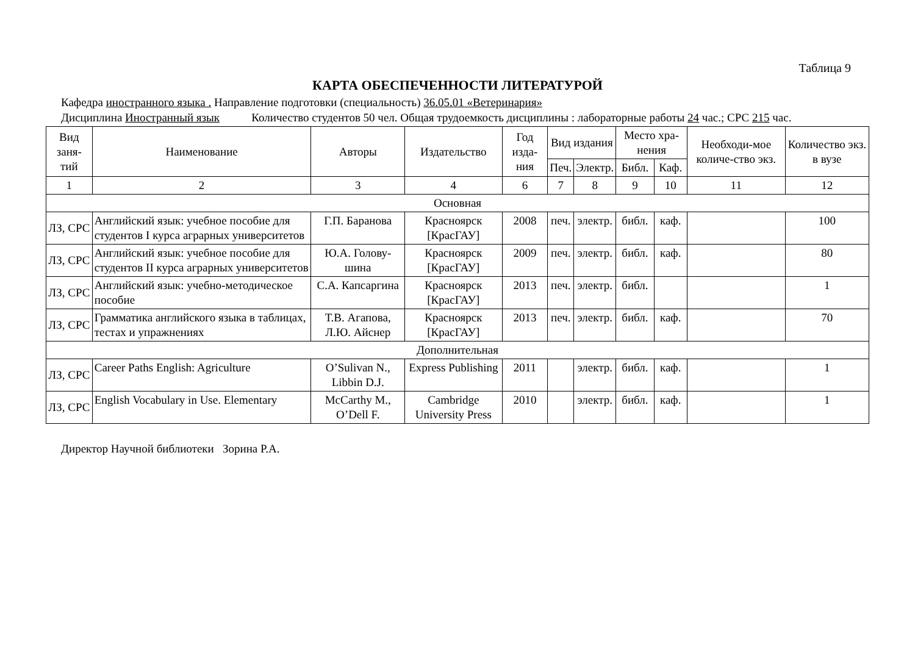Таблица 9
КАРТА ОБЕСПЕЧЕННОСТИ ЛИТЕРАТУРОЙ
Кафедра иностранного языка . Направление подготовки (специальность) 36.05.01 «Ветеринария»
Дисциплина Иностранный язык Количество студентов 50 чел. Общая трудоемкость дисциплины : лабораторные работы 24 час.; СРС 215 час.
| Вид заня-тий | Наименование | Авторы | Издательство | Год изда-ния | Вид издания | | Место хра-нения | | Необходи-мое количе-ство экз. | Количество экз. в вузе |
| --- | --- | --- | --- | --- | --- | --- | --- | --- | --- | --- |
| | | | | | Печ. | Электр. | Библ. | Каф. | | |
| 1 | 2 | 3 | 4 | 6 | 7 | 8 | 9 | 10 | 11 | 12 |
| Основная | | | | | | | | | | |
| ЛЗ, СРС | Английский язык: учебное пособие для студентов I курса аграрных университетов | Г.П. Баранова | Красноярск [КрасГАУ] | 2008 | печ. | электр. | библ. | каф. | | 100 |
| ЛЗ, СРС | Английский язык: учебное пособие для студентов II курса аграрных университетов | Ю.А. Голову-шина | Красноярск [КрасГАУ] | 2009 | печ. | электр. | библ. | каф. | | 80 |
| ЛЗ, СРС | Английский язык: учебно-методическое пособие | С.А. Капсаргина | Красноярск [КрасГАУ] | 2013 | печ. | электр. | библ. | | | 1 |
| ЛЗ, СРС | Грамматика английского языка в таблицах, тестах и упражнениях | Т.В. Агапова, Л.Ю. Айснер | Красноярск [КрасГАУ] | 2013 | печ. | электр. | библ. | каф. | | 70 |
| Дополнительная | | | | | | | | | | |
| ЛЗ, СРС | Career Paths English: Agriculture | O’Sulivan N., Libbin D.J. | Express Publishing | 2011 | | электр. | библ. | каф. | | 1 |
| ЛЗ, СРС | English Vocabulary in Use. Elementary | McCarthy M., O’Dell F. | Cambridge University Press | 2010 | | электр. | библ. | каф. | | 1 |
Директор Научной библиотеки Зорина Р.А.